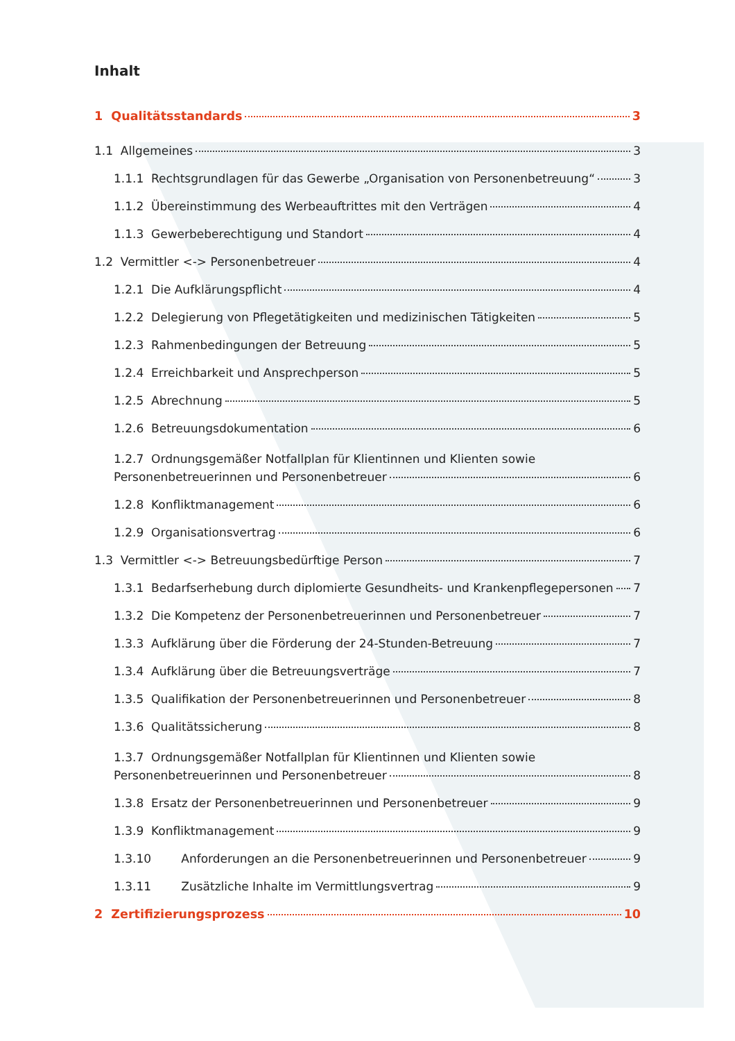Inhalt
1 Qualitätsstandards 3
1.1 Allgemeines 3
1.1.1 Rechtsgrundlagen für das Gewerbe „Organisation von Personenbetreuung“ 3
1.1.2 Übereinstimmung des Werbeauftrittes mit den Verträgen 4
1.1.3 Gewerbeberechtigung und Standort 4
1.2 Vermittler <-> Personenbetreuer 4
1.2.1 Die Aufklärungspflicht 4
1.2.2 Delegierung von Pflegetätigkeiten und medizinischen Tätigkeiten 5
1.2.3 Rahmenbedingungen der Betreuung 5
1.2.4 Erreichbarkeit und Ansprechperson 5
1.2.5 Abrechnung 5
1.2.6 Betreuungsdokumentation 6
1.2.7 Ordnungsgemäßer Notfallplan für Klientinnen und Klienten sowie
Personenbetreuerinnen und Personenbetreuer 6
1.2.8 Konfliktmanagement 6
1.2.9 Organisationsvertrag 6
1.3 Vermittler <-> Betreuungsbedürftige Person 7
1.3.1 Bedarfserhebung durch diplomierte Gesundheits- und Krankenpflegepersonen 7
1.3.2 Die Kompetenz der Personenbetreuerinnen und Personenbetreuer 7
1.3.3 Aufklärung über die Förderung der 24-Stunden-Betreuung 7
1.3.4 Aufklärung über die Betreuungsverträge 7
1.3.5 Qualifikation der Personenbetreuerinnen und Personenbetreuer 8
1.3.6 Qualitätssicherung 8
1.3.7 Ordnungsgemäßer Notfallplan für Klientinnen und Klienten sowie
Personenbetreuerinnen und Personenbetreuer 8
1.3.8 Ersatz der Personenbetreuerinnen und Personenbetreuer 9
1.3.9 Konfliktmanagement 9
1.3.10 Anforderungen an die Personenbetreuerinnen und Personenbetreuer 9
1.3.11 Zusätzliche Inhalte im Vermittlungsvertrag 9
2 Zertifizierungsprozess 10